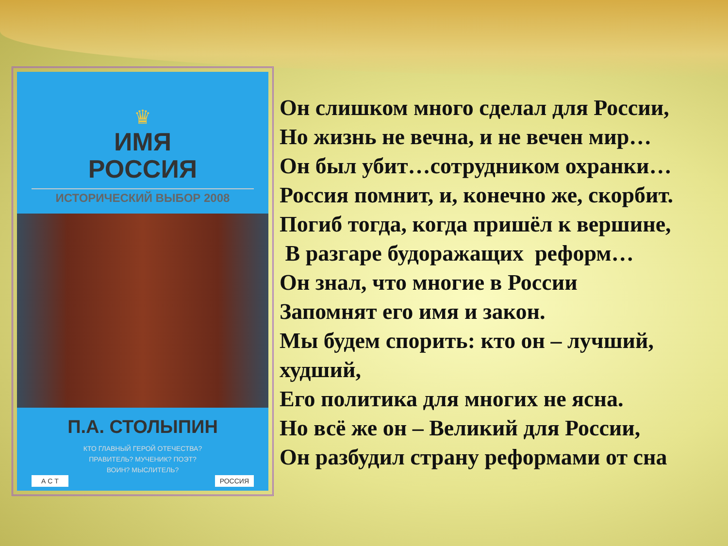♛
ИМЯ
РОССИЯ
ИСТОРИЧЕСКИЙ ВЫБОР 2008
П.А. СТОЛЫПИН
КТО ГЛАВНЫЙ ГЕРОЙ ОТЕЧЕСТВА?
ПРАВИТЕЛЬ? МУЧЕНИК? ПОЭТ?
ВОИН? МЫСЛИТЕЛЬ?
А С Т РОССИЯ
Он слишком много сделал для России,
Но жизнь не вечна, и не вечен мир…
Он был убит…сотрудником охранки…
Россия помнит, и, конечно же, скорбит.
Погиб тогда, когда пришёл к вершине,
В разгаре будоражащих реформ…
Он знал, что многие в России
Запомнят его имя и закон.
Мы будем спорить: кто он – лучший,
худший,
Его политика для многих не ясна.
Но всё же он – Великий для России,
Он разбудил страну реформами от сна